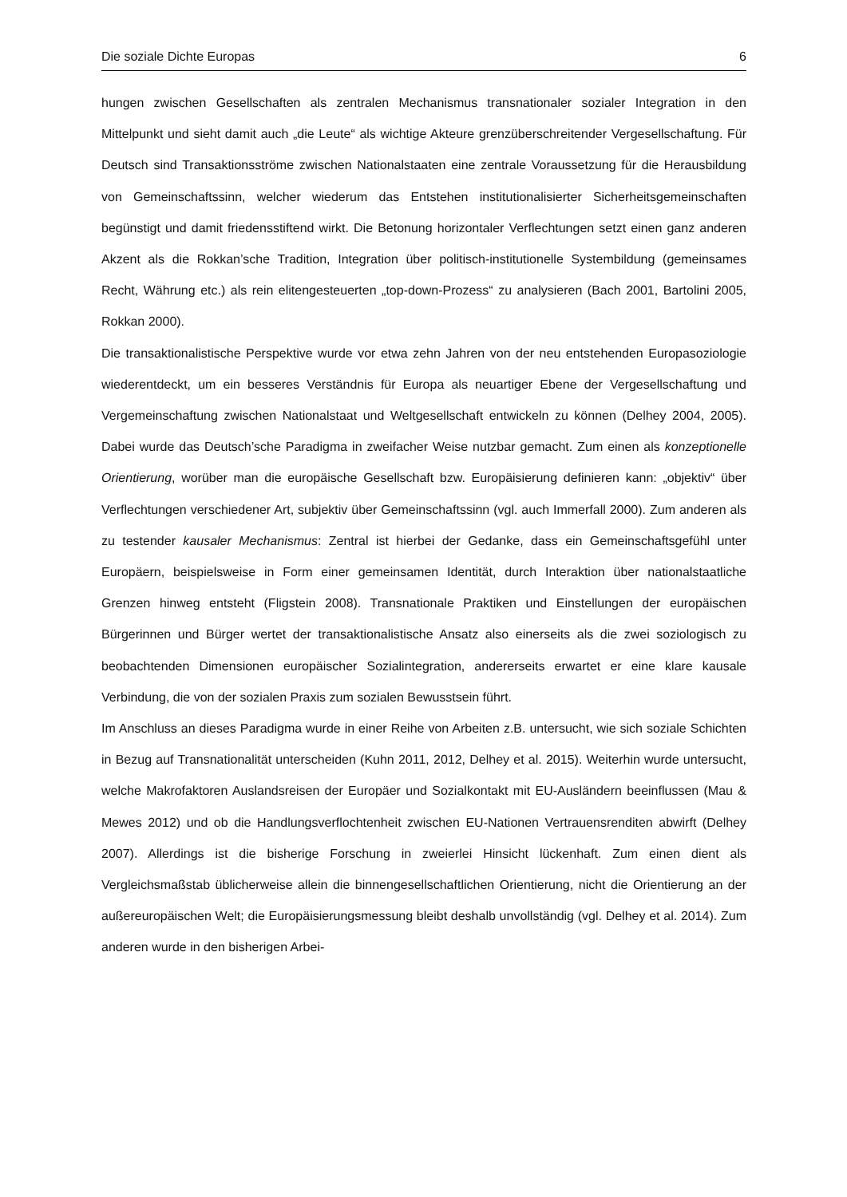Die soziale Dichte Europas 6
hungen zwischen Gesellschaften als zentralen Mechanismus transnationaler sozialer Integration in den Mittelpunkt und sieht damit auch „die Leute“ als wichtige Akteure grenzüberschreitender Vergesellschaftung. Für Deutsch sind Transaktionsströme zwischen Nationalstaaten eine zentrale Voraussetzung für die Herausbildung von Gemeinschaftssinn, welcher wiederum das Entstehen institutionalisierter Sicherheitsgemeinschaften begünstigt und damit friedensstiftend wirkt. Die Betonung horizontaler Verflechtungen setzt einen ganz anderen Akzent als die Rokkan’sche Tradition, Integration über politisch-institutionelle Systembildung (gemeinsames Recht, Währung etc.) als rein elitengesteuerten „top-down-Prozess“ zu analysieren (Bach 2001, Bartolini 2005, Rokkan 2000).
Die transaktionalistische Perspektive wurde vor etwa zehn Jahren von der neu entstehenden Europasoziologie wiederentdeckt, um ein besseres Verständnis für Europa als neuartiger Ebene der Vergesellschaftung und Vergemeinschaftung zwischen Nationalstaat und Weltgesellschaft entwickeln zu können (Delhey 2004, 2005). Dabei wurde das Deutsch’sche Paradigma in zweifacher Weise nutzbar gemacht. Zum einen als konzeptionelle Orientierung, worüber man die europäische Gesellschaft bzw. Europäisierung definieren kann: „objektiv“ über Verflechtungen verschiedener Art, subjektiv über Gemeinschaftssinn (vgl. auch Immerfall 2000). Zum anderen als zu testender kausaler Mechanismus: Zentral ist hierbei der Gedanke, dass ein Gemeinschaftsgefühl unter Europäern, beispielsweise in Form einer gemeinsamen Identität, durch Interaktion über nationalstaatliche Grenzen hinweg entsteht (Fligstein 2008). Transnationale Praktiken und Einstellungen der europäischen Bürgerinnen und Bürger wertet der transaktionalistische Ansatz also einerseits als die zwei soziologisch zu beobachtenden Dimensionen europäischer Sozialintegration, andererseits erwartet er eine klare kausale Verbindung, die von der sozialen Praxis zum sozialen Bewusstsein führt.
Im Anschluss an dieses Paradigma wurde in einer Reihe von Arbeiten z.B. untersucht, wie sich soziale Schichten in Bezug auf Transnationalität unterscheiden (Kuhn 2011, 2012, Delhey et al. 2015). Weiterhin wurde untersucht, welche Makrofaktoren Auslandsreisen der Europäer und Sozialkontakt mit EU-Ausländern beeinflussen (Mau & Mewes 2012) und ob die Handlungsverflochtenheit zwischen EU-Nationen Vertrauensrenditen abwirft (Delhey 2007). Allerdings ist die bisherige Forschung in zweierlei Hinsicht lückenhaft. Zum einen dient als Vergleichsmaßstab üblicherweise allein die binnengesellschaftlichen Orientierung, nicht die Orientierung an der außereuropäischen Welt; die Europäisierungsmessung bleibt deshalb unvollständig (vgl. Delhey et al. 2014). Zum anderen wurde in den bisherigen Arbei-